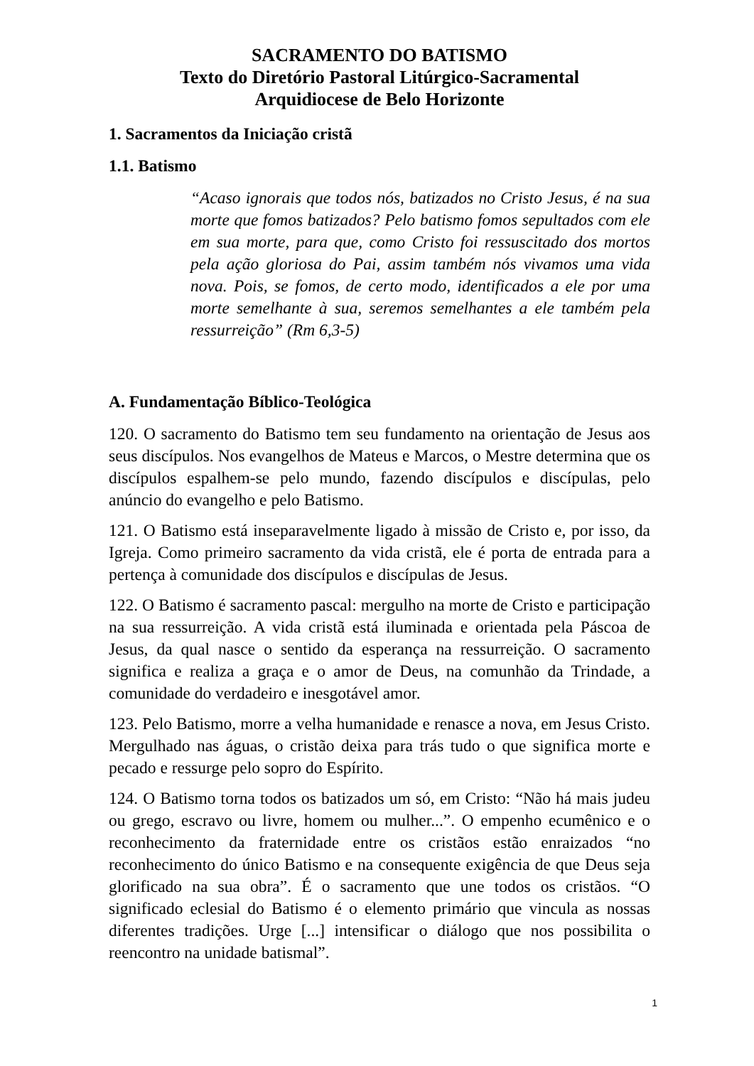SACRAMENTO DO BATISMO
Texto do Diretório Pastoral Litúrgico-Sacramental
Arquidiocese de Belo Horizonte
1. Sacramentos da Iniciação cristã
1.1. Batismo
“Acaso ignorais que todos nós, batizados no Cristo Jesus, é na sua morte que fomos batizados? Pelo batismo fomos sepultados com ele em sua morte, para que, como Cristo foi ressuscitado dos mortos pela ação gloriosa do Pai, assim também nós vivamos uma vida nova. Pois, se fomos, de certo modo, identificados a ele por uma morte semelhante à sua, seremos semelhantes a ele também pela ressurreição” (Rm 6,3-5)
A. Fundamentação Bíblico-Teológica
120. O sacramento do Batismo tem seu fundamento na orientação de Jesus aos seus discípulos. Nos evangelhos de Mateus e Marcos, o Mestre determina que os discípulos espalhem-se pelo mundo, fazendo discípulos e discípulas, pelo anúncio do evangelho e pelo Batismo.
121. O Batismo está inseparavelmente ligado à missão de Cristo e, por isso, da Igreja. Como primeiro sacramento da vida cristã, ele é porta de entrada para a pertença à comunidade dos discípulos e discípulas de Jesus.
122. O Batismo é sacramento pascal: mergulho na morte de Cristo e participação na sua ressurreição. A vida cristã está iluminada e orientada pela Páscoa de Jesus, da qual nasce o sentido da esperança na ressurreição. O sacramento significa e realiza a graça e o amor de Deus, na comunhão da Trindade, a comunidade do verdadeiro e inesgotável amor.
123. Pelo Batismo, morre a velha humanidade e renasce a nova, em Jesus Cristo. Mergulhado nas águas, o cristão deixa para trás tudo o que significa morte e pecado e ressurge pelo sopro do Espírito.
124. O Batismo torna todos os batizados um só, em Cristo: “Não há mais judeu ou grego, escravo ou livre, homem ou mulher...”. O empenho ecumênico e o reconhecimento da fraternidade entre os cristãos estão enraizados “no reconhecimento do único Batismo e na consequente exigência de que Deus seja glorificado na sua obra”. É o sacramento que une todos os cristãos. “O significado eclesial do Batismo é o elemento primário que vincula as nossas diferentes tradições. Urge [...] intensificar o diálogo que nos possibilita o reencontro na unidade batismal”.
1